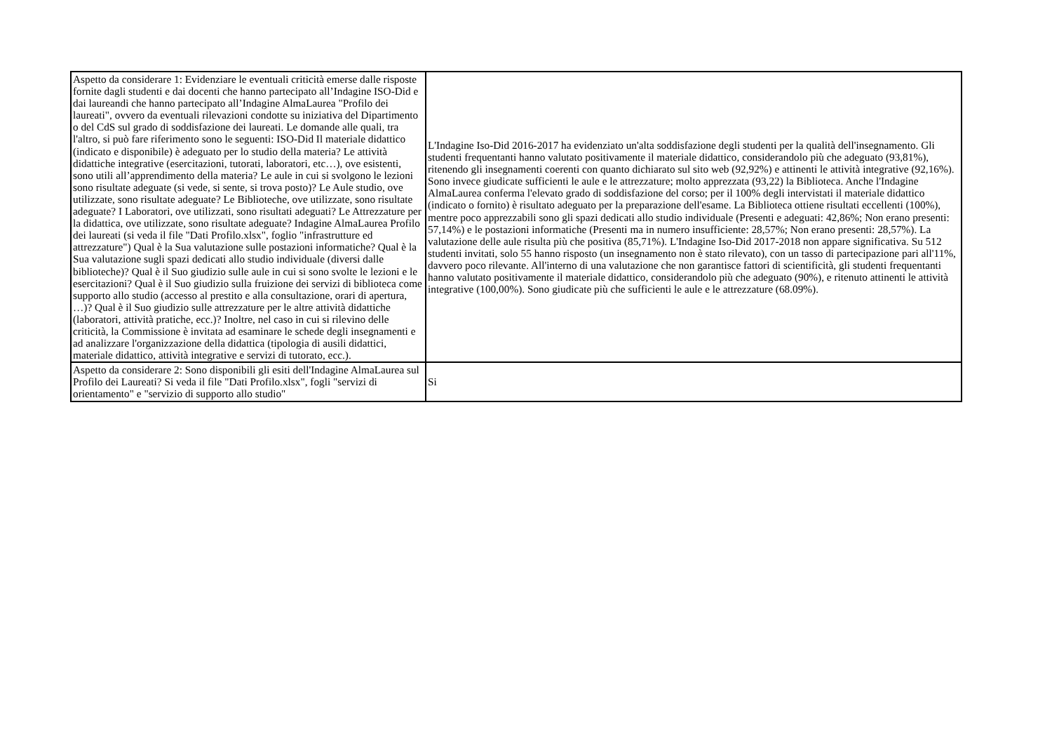| Aspetto da considerare 1: Evidenziare le eventuali criticità emerse dalle risposte fornite dagli studenti e dai docenti che hanno partecipato all’Indagine ISO-Did e dai laureandi che hanno partecipato all’Indagine AlmaLaurea "Profilo dei laureati", ovvero da eventuali rilevazioni condotte su iniziativa del Dipartimento o del CdS sul grado di soddisfazione dei laureati. Le domande alle quali, tra l'altro, si può fare riferimento sono le seguenti: ISO-Did Il materiale didattico (indicato e disponibile) è adeguato per lo studio della materia? Le attività didattiche integrative (esercitazioni, tutorati, laboratori, etc…), ove esistenti, sono utili all’apprendimento della materia? Le aule in cui si svolgono le lezioni sono risultate adeguate (si vede, si sente, si trova posto)? Le Aule studio, ove utilizzate, sono risultate adeguate? Le Biblioteche, ove utilizzate, sono risultate adeguate? I Laboratori, ove utilizzati, sono risultati adeguati? Le Attrezzature per la didattica, ove utilizzate, sono risultate adeguate? Indagine AlmaLaurea Profilo dei laureati (si veda il file "Dati Profilo.xlsx", foglio "infrastrutture ed attrezzature") Qual è la Sua valutazione sulle postazioni informatiche? Qual è la Sua valutazione sugli spazi dedicati allo studio individuale (diversi dalle biblioteche)? Qual è il Suo giudizio sulle aule in cui si sono svolte le lezioni e le esercitazioni? Qual è il Suo giudizio sulla fruizione dei servizi di biblioteca come supporto allo studio (accesso al prestito e alla consultazione, orari di apertura, …)? Qual è il Suo giudizio sulle attrezzature per le altre attività didattiche (laboratori, attività pratiche, ecc.)? Inoltre, nel caso in cui si rilevino delle criticità, la Commissione è invitata ad esaminare le schede degli insegnamenti e ad analizzare l'organizzazione della didattica (tipologia di ausili didattici, materiale didattico, attività integrative e servizi di tutorato, ecc.). | L'Indagine Iso-Did 2016-2017 ha evidenziato un'alta soddisfazione degli studenti per la qualità dell'insegnamento. Gli studenti frequentanti hanno valutato positivamente il materiale didattico, considerandolo più che adeguato (93,81%), ritenendo gli insegnamenti coerenti con quanto dichiarato sul sito web (92,92%) e attinenti le attività integrative (92,16%). Sono invece giudicate sufficienti le aule e le attrezzature; molto apprezzata (93,22) la Biblioteca. Anche l'Indagine AlmaLaurea conferma l'elevato grado di soddisfazione del corso; per il 100% degli intervistati il materiale didattico (indicato o fornito) è risultato adeguato per la preparazione dell'esame. La Biblioteca ottiene risultati eccellenti (100%), mentre poco apprezzabili sono gli spazi dedicati allo studio individuale (Presenti e adeguati: 42,86%; Non erano presenti: 57,14%) e le postazioni informatiche (Presenti ma in numero insufficiente: 28,57%; Non erano presenti: 28,57%). La valutazione delle aule risulta più che positiva (85,71%). L'Indagine Iso-Did 2017-2018 non appare significativa. Su 512 studenti invitati, solo 55 hanno risposto (un insegnamento non è stato rilevato), con un tasso di partecipazione pari all'11%, davvero poco rilevante. All'interno di una valutazione che non garantisce fattori di scientificità, gli studenti frequentanti hanno valutato positivamente il materiale didattico, considerandolo più che adeguato (90%), e ritenuto attinenti le attività integrative (100,00%). Sono giudicate più che sufficienti le aule e le attrezzature (68.09%). |
| Aspetto da considerare 2: Sono disponibili gli esiti dell'Indagine AlmaLaurea sul Profilo dei Laureati? Si veda il file "Dati Profilo.xlsx", fogli "servizi di orientamento" e "servizio di supporto allo studio" | Si |